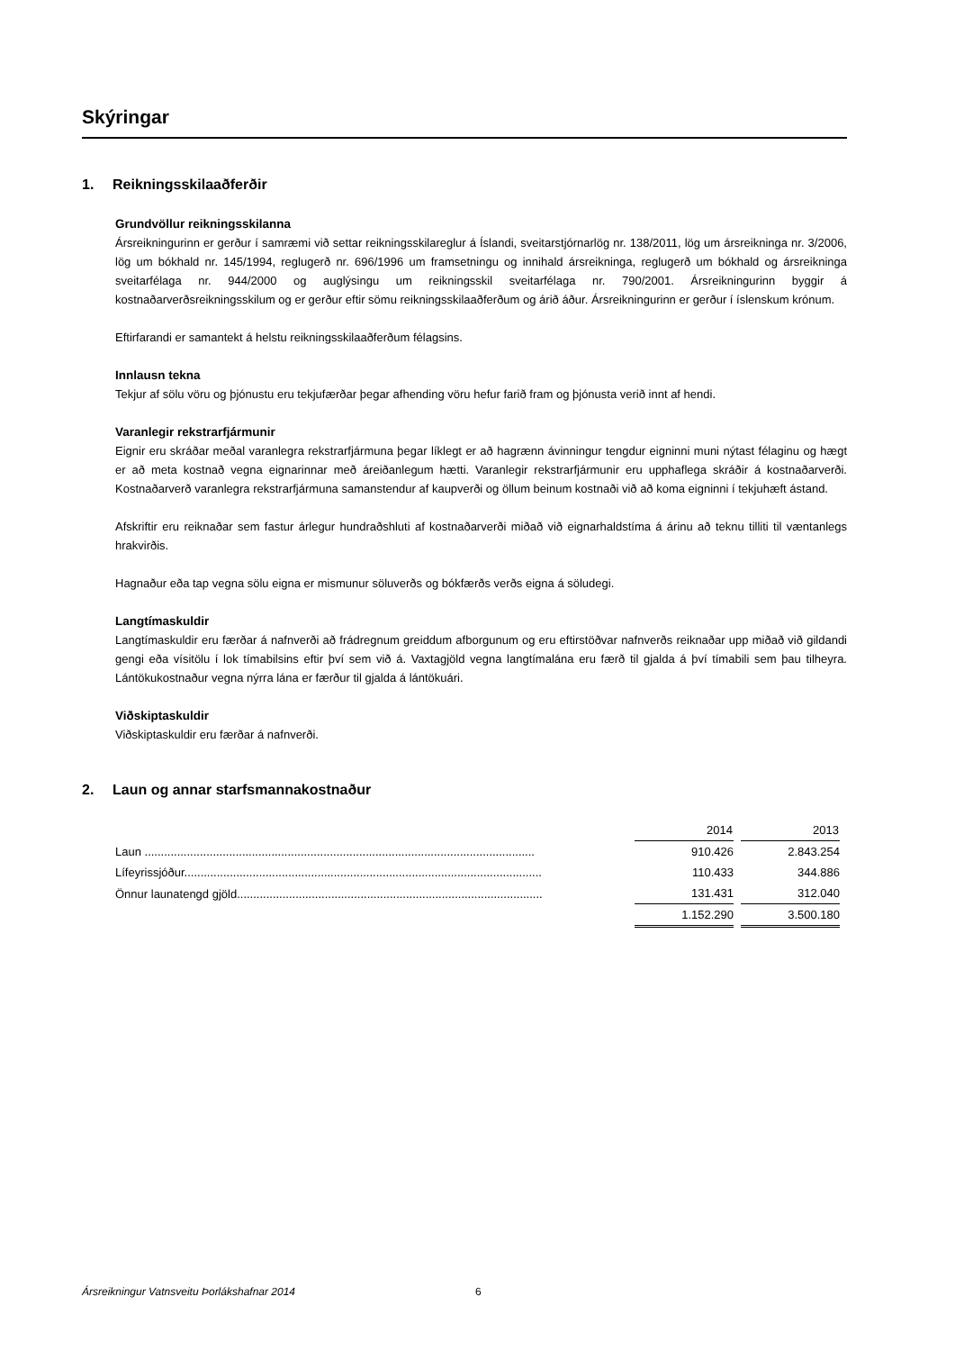Skýringar
1. Reikningsskilaaðferðir
Grundvöllur reikningsskilanna
Ársreikningurinn er gerður í samræmi við settar reikningsskilareglur á Íslandi, sveitarstjórnarlög nr. 138/2011, lög um ársreikninga nr. 3/2006, lög um bókhald nr. 145/1994, reglugerð nr. 696/1996 um framsetningu og innihald ársreikninga, reglugerð um bókhald og ársreikninga sveitarfélaga nr. 944/2000 og auglýsingu um reikningsskil sveitarfélaga nr. 790/2001. Ársreikningurinn byggir á kostnaðarverðsreikningsskilum og er gerður eftir sömu reikningsskilaaðferðum og árið áður. Ársreikningurinn er gerður í íslenskum krónum.
Eftirfarandi er samantekt á helstu reikningsskilaaðferðum félagsins.
Innlausn tekna
Tekjur af sölu vöru og þjónustu eru tekjufærðar þegar afhending vöru hefur farið fram og þjónusta verið innt af hendi.
Varanlegir rekstrarfjármunir
Eignir eru skráðar meðal varanlegra rekstrarfjármuna þegar líklegt er að hagrænn ávinningur tengdur eigninni muni nýtast félaginu og hægt er að meta kostnað vegna eignarinnar með áreiðanlegum hætti. Varanlegir rekstrarfjármunir eru upphaflega skráðir á kostnaðarverði. Kostnaðarverð varanlegra rekstrarfjármuna samanstendur af kaupverði og öllum beinum kostnaði við að koma eigninni í tekjuhæft ástand.
Afskriftir eru reiknaðar sem fastur árlegur hundraðshluti af kostnaðarverði miðað við eignarhaldstíma á árinu að teknu tilliti til væntanlegs hrakvirðis.
Hagnaður eða tap vegna sölu eigna er mismunur söluverðs og bókfærðs verðs eigna á söludegi.
Langtímaskuldir
Langtímaskuldir eru færðar á nafnverði að frádregnum greiddum afborgunum og eru eftirstöðvar nafnverðs reiknaðar upp miðað við gildandi gengi eða vísitölu í lok tímabilsins eftir því sem við á. Vaxtagjöld vegna langtímalána eru færð til gjalda á því tímabili sem þau tilheyra. Lántökukostnaður vegna nýrra lána er færður til gjalda á lántökuári.
Viðskiptaskuldir
Viðskiptaskuldir eru færðar á nafnverði.
2. Laun og annar starfsmannakostnaður
| | 2014 | 2013 |
| Laun ........................................................................................................................ | 910.426 | 2.843.254 |
| Lífeyrissjóður.............................................................................................................. | 110.433 | 344.886 |
| Önnur launatengd gjöld.............................................................................................. | 131.431 | 312.040 |
| | 1.152.290 | 3.500.180 |
Ársreikningur Vatnsveitu Þorlákshafnar 2014
6